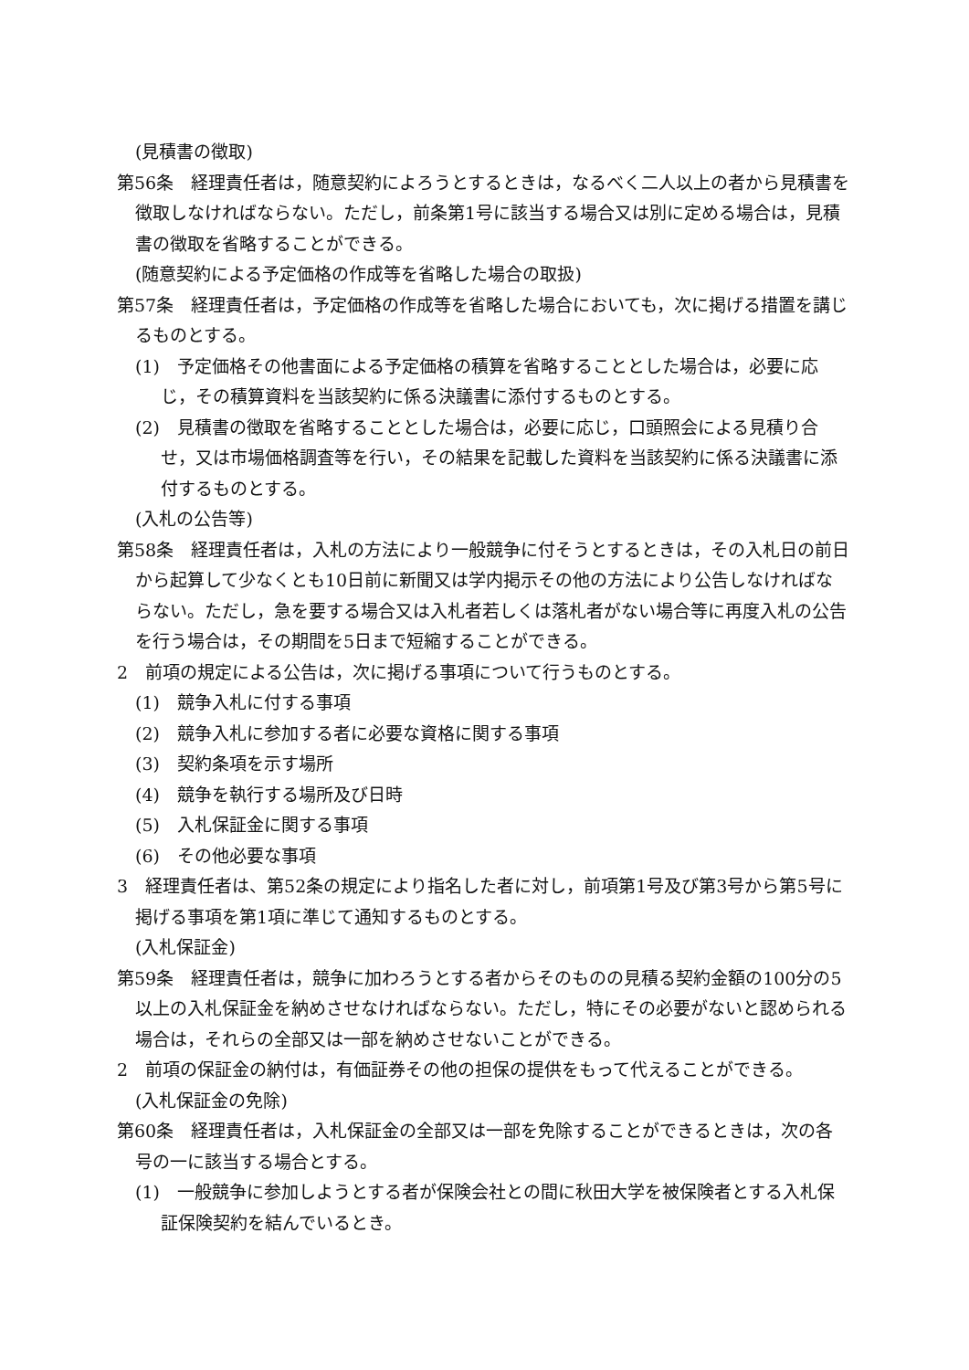(見積書の徴取)
第56条　経理責任者は，随意契約によろうとするときは，なるべく二人以上の者から見積書を徴取しなければならない。ただし，前条第1号に該当する場合又は別に定める場合は，見積書の徴取を省略することができる。
(随意契約による予定価格の作成等を省略した場合の取扱)
第57条　経理責任者は，予定価格の作成等を省略した場合においても，次に掲げる措置を講じるものとする。
(1)　予定価格その他書面による予定価格の積算を省略することとした場合は，必要に応じ，その積算資料を当該契約に係る決議書に添付するものとする。
(2)　見積書の徴取を省略することとした場合は，必要に応じ，口頭照会による見積り合せ，又は市場価格調査等を行い，その結果を記載した資料を当該契約に係る決議書に添付するものとする。
(入札の公告等)
第58条　経理責任者は，入札の方法により一般競争に付そうとするときは，その入札日の前日から起算して少なくとも10日前に新聞又は学内掲示その他の方法により公告しなければならない。ただし，急を要する場合又は入札者若しくは落札者がない場合等に再度入札の公告を行う場合は，その期間を5日まで短縮することができる。
2　前項の規定による公告は，次に掲げる事項について行うものとする。
(1)　競争入札に付する事項
(2)　競争入札に参加する者に必要な資格に関する事項
(3)　契約条項を示す場所
(4)　競争を執行する場所及び日時
(5)　入札保証金に関する事項
(6)　その他必要な事項
3　経理責任者は、第52条の規定により指名した者に対し，前項第1号及び第3号から第5号に掲げる事項を第1項に準じて通知するものとする。
(入札保証金)
第59条　経理責任者は，競争に加わろうとする者からそのものの見積る契約金額の100分の5以上の入札保証金を納めさせなければならない。ただし，特にその必要がないと認められる場合は，それらの全部又は一部を納めさせないことができる。
2　前項の保証金の納付は，有価証券その他の担保の提供をもって代えることができる。
(入札保証金の免除)
第60条　経理責任者は，入札保証金の全部又は一部を免除することができるときは，次の各号の一に該当する場合とする。
(1)　一般競争に参加しようとする者が保険会社との間に秋田大学を被保険者とする入札保証保険契約を結んでいるとき。